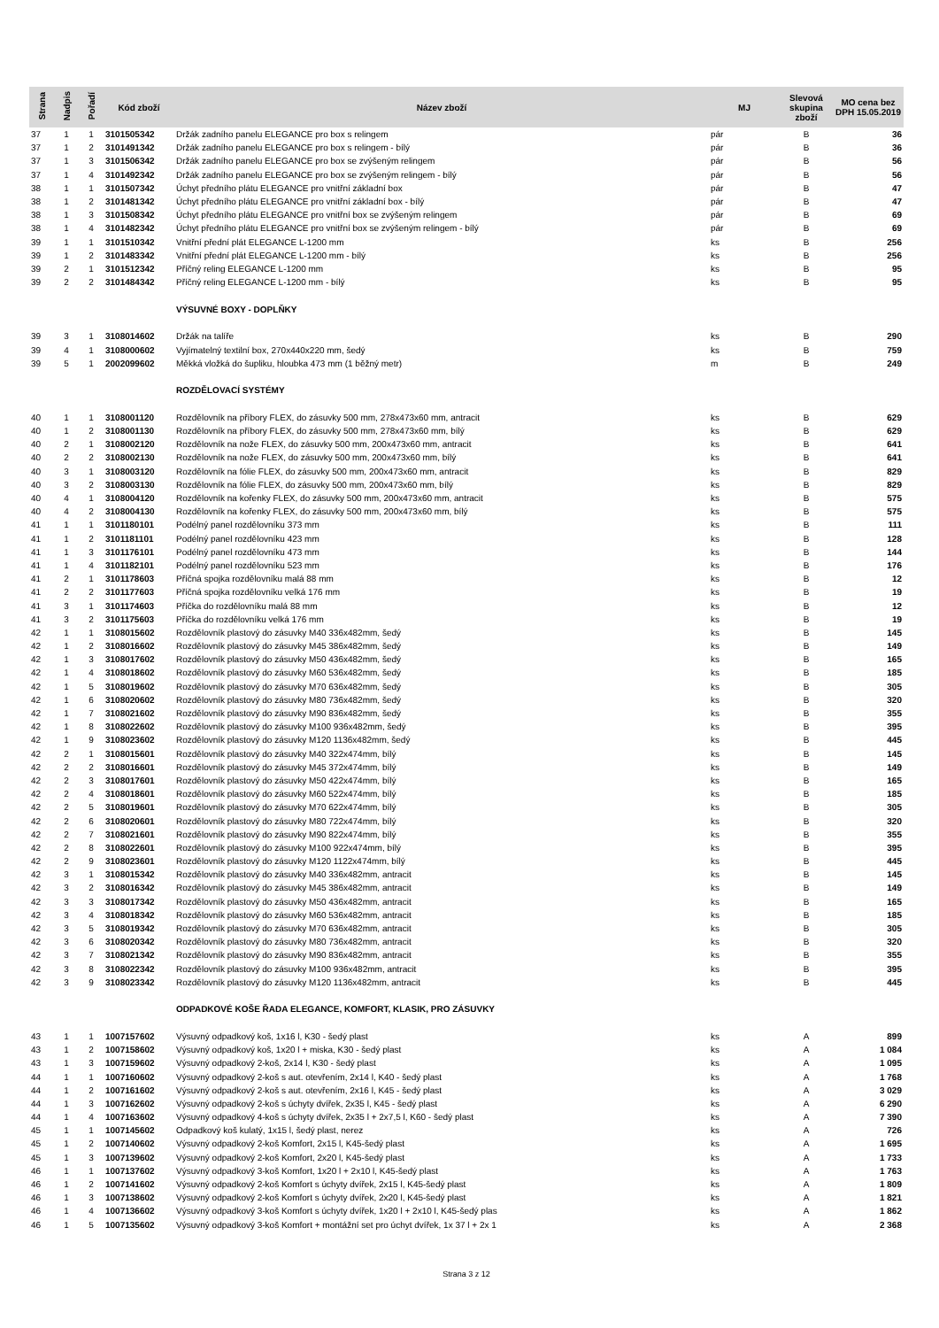| Strana | Nadpis | Pořadí | Kód zboží | Název zboží | MJ | Slevová skupina zboží | MO cena bez DPH 15.05.2019 |
| --- | --- | --- | --- | --- | --- | --- | --- |
| 37 | 1 | 1 | 3101505342 | Držák zadního panelu ELEGANCE pro box s relingem | pár | B | 36 |
| 37 | 1 | 2 | 3101491342 | Držák zadního panelu ELEGANCE pro box s relingem - bílý | pár | B | 36 |
| 37 | 1 | 3 | 3101506342 | Držák zadního panelu ELEGANCE pro box se zvýšeným relingem | pár | B | 56 |
| 37 | 1 | 4 | 3101492342 | Držák zadního panelu ELEGANCE pro box se zvýšeným relingem - bílý | pár | B | 56 |
| 38 | 1 | 1 | 3101507342 | Úchyt předního plátu ELEGANCE pro vnitřní základní box | pár | B | 47 |
| 38 | 1 | 2 | 3101481342 | Úchyt předního plátu ELEGANCE pro vnitřní základní box - bílý | pár | B | 47 |
| 38 | 1 | 3 | 3101508342 | Úchyt předního plátu ELEGANCE pro vnitřní box se zvýšeným relingem | pár | B | 69 |
| 38 | 1 | 4 | 3101482342 | Úchyt předního plátu ELEGANCE pro vnitřní box se zvýšeným relingem - bílý | pár | B | 69 |
| 39 | 1 | 1 | 3101510342 | Vnitřní přední plát ELEGANCE L-1200 mm | ks | B | 256 |
| 39 | 1 | 2 | 3101483342 | Vnitřní přední plát ELEGANCE L-1200 mm - bílý | ks | B | 256 |
| 39 | 2 | 1 | 3101512342 | Příčný reling ELEGANCE L-1200 mm | ks | B | 95 |
| 39 | 2 | 2 | 3101484342 | Příčný reling ELEGANCE L-1200 mm - bílý | ks | B | 95 |
| | | | | VÝSUVNÉ BOXY - DOPLŇKY | | | |
| 39 | 3 | 1 | 3108014602 | Držák na talíře | ks | B | 290 |
| 39 | 4 | 1 | 3108000602 | Vyjímatelný textilní box, 270x440x220 mm, šedý | ks | B | 759 |
| 39 | 5 | 1 | 2002099602 | Měkká vložká do šupliku, hloubka 473 mm (1 běžný metr) | m | B | 249 |
| | | | | ROZDĚLOVACÍ SYSTÉMY | | | |
| 40 | 1 | 1 | 3108001120 | Rozdělovník na příbory FLEX, do zásuvky 500 mm, 278x473x60 mm, antracit | ks | B | 629 |
| 40 | 1 | 2 | 3108001130 | Rozdělovník na příbory FLEX, do zásuvky 500 mm, 278x473x60 mm, bílý | ks | B | 629 |
| 40 | 2 | 1 | 3108002120 | Rozdělovník na nože FLEX, do zásuvky 500 mm, 200x473x60 mm, antracit | ks | B | 641 |
| 40 | 2 | 2 | 3108002130 | Rozdělovník na nože FLEX, do zásuvky 500 mm, 200x473x60 mm, bílý | ks | B | 641 |
| 40 | 3 | 1 | 3108003120 | Rozdělovník na fólie FLEX, do zásuvky 500 mm, 200x473x60 mm, antracit | ks | B | 829 |
| 40 | 3 | 2 | 3108003130 | Rozdělovník na fólie FLEX, do zásuvky 500 mm, 200x473x60 mm, bílý | ks | B | 829 |
| 40 | 4 | 1 | 3108004120 | Rozdělovník na kořenky FLEX, do zásuvky 500 mm, 200x473x60 mm, antracit | ks | B | 575 |
| 40 | 4 | 2 | 3108004130 | Rozdělovník na kořenky FLEX, do zásuvky 500 mm, 200x473x60 mm, bílý | ks | B | 575 |
| 41 | 1 | 1 | 3101180101 | Podélný panel rozdělovníku 373 mm | ks | B | 111 |
| 41 | 1 | 2 | 3101181101 | Podélný panel rozdělovníku 423 mm | ks | B | 128 |
| 41 | 1 | 3 | 3101176101 | Podélný panel rozdělovníku 473 mm | ks | B | 144 |
| 41 | 1 | 4 | 3101182101 | Podélný panel rozdělovníku 523 mm | ks | B | 176 |
| 41 | 2 | 1 | 3101178603 | Příčná spojka rozdělovníku malá 88 mm | ks | B | 12 |
| 41 | 2 | 2 | 3101177603 | Příčná spojka rozdělovníku velká 176 mm | ks | B | 19 |
| 41 | 3 | 1 | 3101174603 | Příčka do rozdělovníku malá 88 mm | ks | B | 12 |
| 41 | 3 | 2 | 3101175603 | Příčka do rozdělovníku velká 176 mm | ks | B | 19 |
| 42 | 1 | 1 | 3108015602 | Rozdělovník plastový do zásuvky M40 336x482mm, šedý | ks | B | 145 |
| 42 | 1 | 2 | 3108016602 | Rozdělovník plastový do zásuvky M45 386x482mm, šedý | ks | B | 149 |
| 42 | 1 | 3 | 3108017602 | Rozdělovník plastový do zásuvky M50 436x482mm, šedý | ks | B | 165 |
| 42 | 1 | 4 | 3108018602 | Rozdělovník plastový do zásuvky M60 536x482mm, šedý | ks | B | 185 |
| 42 | 1 | 5 | 3108019602 | Rozdělovník plastový do zásuvky M70 636x482mm, šedý | ks | B | 305 |
| 42 | 1 | 6 | 3108020602 | Rozdělovník plastový do zásuvky M80 736x482mm, šedý | ks | B | 320 |
| 42 | 1 | 7 | 3108021602 | Rozdělovník plastový do zásuvky M90 836x482mm, šedý | ks | B | 355 |
| 42 | 1 | 8 | 3108022602 | Rozdělovník plastový do zásuvky M100 936x482mm, šedý | ks | B | 395 |
| 42 | 1 | 9 | 3108023602 | Rozdělovník plastový do zásuvky M120 1136x482mm, šedý | ks | B | 445 |
| 42 | 2 | 1 | 3108015601 | Rozdělovník plastový do zásuvky M40 322x474mm, bílý | ks | B | 145 |
| 42 | 2 | 2 | 3108016601 | Rozdělovník plastový do zásuvky M45 372x474mm, bílý | ks | B | 149 |
| 42 | 2 | 3 | 3108017601 | Rozdělovník plastový do zásuvky M50 422x474mm, bílý | ks | B | 165 |
| 42 | 2 | 4 | 3108018601 | Rozdělovník plastový do zásuvky M60 522x474mm, bílý | ks | B | 185 |
| 42 | 2 | 5 | 3108019601 | Rozdělovník plastový do zásuvky M70 622x474mm, bílý | ks | B | 305 |
| 42 | 2 | 6 | 3108020601 | Rozdělovník plastový do zásuvky M80 722x474mm, bílý | ks | B | 320 |
| 42 | 2 | 7 | 3108021601 | Rozdělovník plastový do zásuvky M90 822x474mm, bílý | ks | B | 355 |
| 42 | 2 | 8 | 3108022601 | Rozdělovník plastový do zásuvky M100 922x474mm, bílý | ks | B | 395 |
| 42 | 2 | 9 | 3108023601 | Rozdělovník plastový do zásuvky M120 1122x474mm, bílý | ks | B | 445 |
| 42 | 3 | 1 | 3108015342 | Rozdělovník plastový do zásuvky M40 336x482mm, antracit | ks | B | 145 |
| 42 | 3 | 2 | 3108016342 | Rozdělovník plastový do zásuvky M45 386x482mm, antracit | ks | B | 149 |
| 42 | 3 | 3 | 3108017342 | Rozdělovník plastový do zásuvky M50 436x482mm, antracit | ks | B | 165 |
| 42 | 3 | 4 | 3108018342 | Rozdělovník plastový do zásuvky M60 536x482mm, antracit | ks | B | 185 |
| 42 | 3 | 5 | 3108019342 | Rozdělovník plastový do zásuvky M70 636x482mm, antracit | ks | B | 305 |
| 42 | 3 | 6 | 3108020342 | Rozdělovník plastový do zásuvky M80 736x482mm, antracit | ks | B | 320 |
| 42 | 3 | 7 | 3108021342 | Rozdělovník plastový do zásuvky M90 836x482mm, antracit | ks | B | 355 |
| 42 | 3 | 8 | 3108022342 | Rozdělovník plastový do zásuvky M100 936x482mm, antracit | ks | B | 395 |
| 42 | 3 | 9 | 3108023342 | Rozdělovník plastový do zásuvky M120 1136x482mm, antracit | ks | B | 445 |
| | | | | ODPADKOVÉ KOŠE ŘADA ELEGANCE, KOMFORT, KLASIK, PRO ZÁSUVKY | | | |
| 43 | 1 | 1 | 1007157602 | Výsuvný odpadkový koš, 1x16 l, K30 - šedý plast | ks | A | 899 |
| 43 | 1 | 2 | 1007158602 | Výsuvný odpadkový koš, 1x20 l + miska, K30 - šedý plast | ks | A | 1 084 |
| 43 | 1 | 3 | 1007159602 | Výsuvný odpadkový 2-koš, 2x14 l, K30 - šedý plast | ks | A | 1 095 |
| 44 | 1 | 1 | 1007160602 | Výsuvný odpadkový 2-koš s aut. otevřením, 2x14 l, K40 - šedý plast | ks | A | 1 768 |
| 44 | 1 | 2 | 1007161602 | Výsuvný odpadkový 2-koš s aut. otevřením, 2x16 l, K45 - šedý plast | ks | A | 3 029 |
| 44 | 1 | 3 | 1007162602 | Výsuvný odpadkový 2-koš s úchyty dvířek, 2x35 l, K45 - šedý plast | ks | A | 6 290 |
| 44 | 1 | 4 | 1007163602 | Výsuvný odpadkový 4-koš s úchyty dvířek, 2x35 l + 2x7,5 l, K60 - šedý plast | ks | A | 7 390 |
| 45 | 1 | 1 | 1007145602 | Odpadkový koš kulatý, 1x15 l, šedý plast, nerez | ks | A | 726 |
| 45 | 1 | 2 | 1007140602 | Výsuvný odpadkový 2-koš Komfort, 2x15 l, K45-šedý plast | ks | A | 1 695 |
| 45 | 1 | 3 | 1007139602 | Výsuvný odpadkový 2-koš Komfort, 2x20 l, K45-šedý plast | ks | A | 1 733 |
| 46 | 1 | 1 | 1007137602 | Výsuvný odpadkový 3-koš Komfort, 1x20 l + 2x10 l, K45-šedý plast | ks | A | 1 763 |
| 46 | 1 | 2 | 1007141602 | Výsuvný odpadkový 2-koš Komfort s úchyty dvířek, 2x15 l, K45-šedý plast | ks | A | 1 809 |
| 46 | 1 | 3 | 1007138602 | Výsuvný odpadkový 2-koš Komfort s úchyty dvířek, 2x20 l, K45-šedý plast | ks | A | 1 821 |
| 46 | 1 | 4 | 1007136602 | Výsuvný odpadkový 3-koš Komfort s úchyty dvířek, 1x20 l + 2x10 l, K45-šedý plas | ks | A | 1 862 |
| 46 | 1 | 5 | 1007135602 | Výsuvný odpadkový 3-koš Komfort + montážní set pro úchyt dvířek, 1x 37 l + 2x 1 | ks | A | 2 368 |
Strana 3 z 12